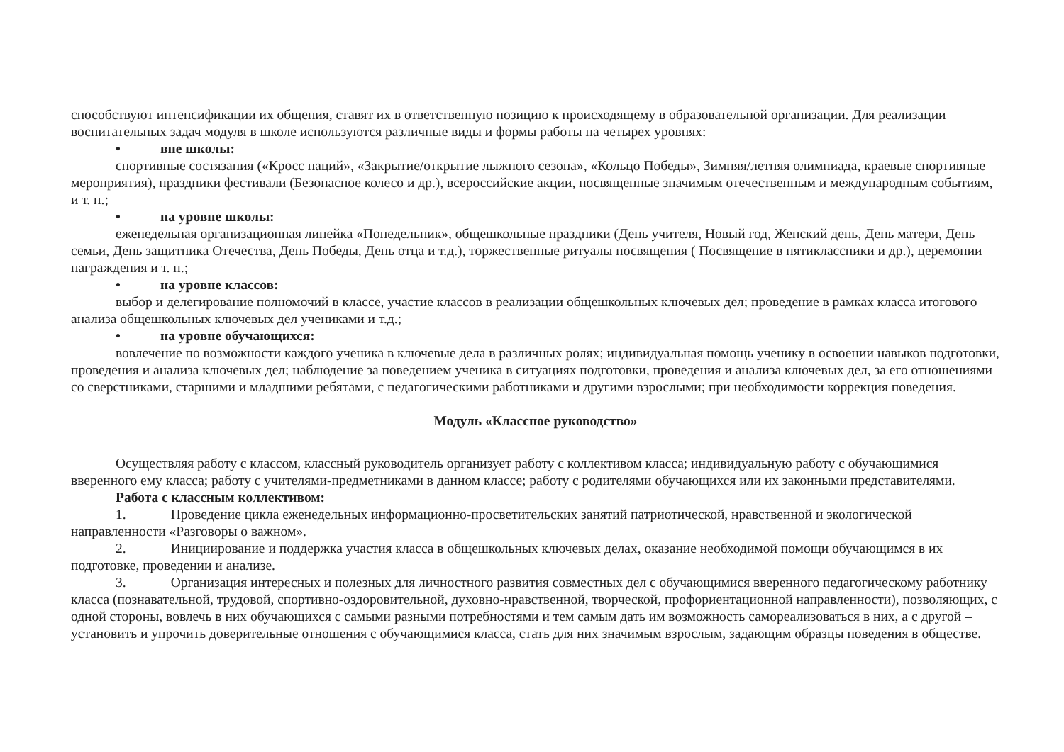способствуют интенсификации их общения, ставят их в ответственную позицию к происходящему в образовательной организации. Для реализации воспитательных задач модуля в школе используются различные виды и формы работы на четырех уровнях:
• вне школы:
спортивные состязания («Кросс наций», «Закрытие/открытие лыжного сезона», «Кольцо Победы», Зимняя/летняя олимпиада, краевые спортивные мероприятия), праздники фестивали (Безопасное колесо и др.), всероссийские акции, посвященные значимым отечественным и международным событиям, и т. п.;
• на уровне школы:
еженедельная организационная линейка «Понедельник», общешкольные праздники (День учителя, Новый год, Женский день, День матери, День семьи, День защитника Отечества, День Победы, День отца и т.д.), торжественные ритуалы посвящения ( Посвящение в пятиклассники и др.), церемонии награждения и т. п.;
• на уровне классов:
выбор и делегирование полномочий в классе, участие классов в реализации общешкольных ключевых дел; проведение в рамках класса итогового анализа общешкольных ключевых дел учениками и т.д.;
• на уровне обучающихся:
вовлечение по возможности каждого ученика в ключевые дела в различных ролях; индивидуальная помощь ученику в освоении навыков подготовки, проведения и анализа ключевых дел; наблюдение за поведением ученика в ситуациях подготовки, проведения и анализа ключевых дел, за его отношениями со сверстниками, старшими и младшими ребятами, с педагогическими работниками и другими взрослыми; при необходимости коррекция поведения.
Модуль «Классное руководство»
Осуществляя работу с классом, классный руководитель организует работу с коллективом класса; индивидуальную работу с обучающимися вверенного ему класса; работу с учителями-предметниками в данном классе; работу с родителями обучающихся или их законными представителями.
Работа с классным коллективом:
1. Проведение цикла еженедельных информационно-просветительских занятий патриотической, нравственной и экологической направленности «Разговоры о важном».
2. Инициирование и поддержка участия класса в общешкольных ключевых делах, оказание необходимой помощи обучающимся в их подготовке, проведении и анализе.
3. Организация интересных и полезных для личностного развития совместных дел с обучающимися вверенного педагогическому работнику класса (познавательной, трудовой, спортивно-оздоровительной, духовно-нравственной, творческой, профориентационной направленности), позволяющих, с одной стороны, вовлечь в них обучающихся с самыми разными потребностями и тем самым дать им возможность самореализоваться в них, а с другой – установить и упрочить доверительные отношения с обучающимися класса, стать для них значимым взрослым, задающим образцы поведения в обществе.